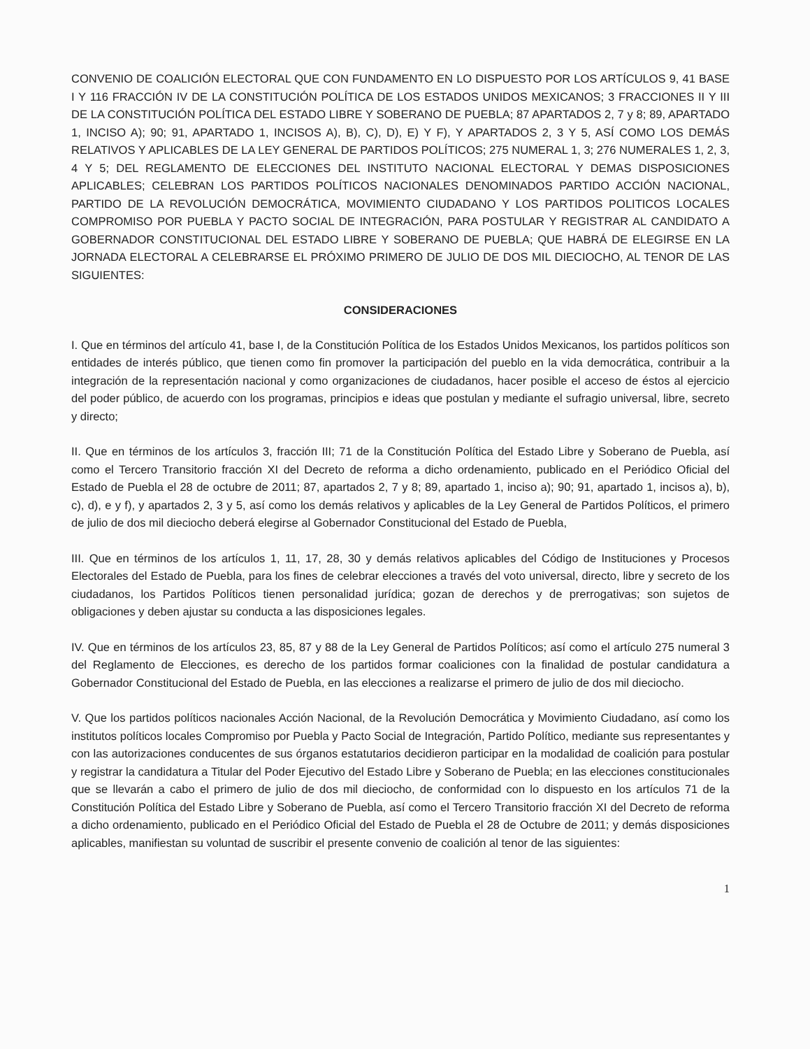CONVENIO DE COALICIÓN ELECTORAL QUE CON FUNDAMENTO EN LO DISPUESTO POR LOS ARTÍCULOS 9, 41 BASE I Y 116 FRACCIÓN IV DE LA CONSTITUCIÓN POLÍTICA DE LOS ESTADOS UNIDOS MEXICANOS; 3 FRACCIONES II Y III DE LA CONSTITUCIÓN POLÍTICA DEL ESTADO LIBRE Y SOBERANO DE PUEBLA; 87 APARTADOS 2, 7 y 8; 89, APARTADO 1, INCISO A); 90; 91, APARTADO 1, INCISOS A), B), C), D), E) Y F), Y APARTADOS 2, 3 Y 5, ASÍ COMO LOS DEMÁS RELATIVOS Y APLICABLES DE LA LEY GENERAL DE PARTIDOS POLÍTICOS; 275 NUMERAL 1, 3; 276 NUMERALES 1, 2, 3, 4 Y 5; DEL REGLAMENTO DE ELECCIONES DEL INSTITUTO NACIONAL ELECTORAL Y DEMAS DISPOSICIONES APLICABLES; CELEBRAN LOS PARTIDOS POLÍTICOS NACIONALES DENOMINADOS PARTIDO ACCIÓN NACIONAL, PARTIDO DE LA REVOLUCIÓN DEMOCRÁTICA, MOVIMIENTO CIUDADANO Y LOS PARTIDOS POLITICOS LOCALES COMPROMISO POR PUEBLA Y PACTO SOCIAL DE INTEGRACIÓN, PARA POSTULAR Y REGISTRAR AL CANDIDATO A GOBERNADOR CONSTITUCIONAL DEL ESTADO LIBRE Y SOBERANO DE PUEBLA; QUE HABRÁ DE ELEGIRSE EN LA JORNADA ELECTORAL A CELEBRARSE EL PRÓXIMO PRIMERO DE JULIO DE DOS MIL DIECIOCHO, AL TENOR DE LAS SIGUIENTES:
CONSIDERACIONES
I. Que en términos del artículo 41, base I, de la Constitución Política de los Estados Unidos Mexicanos, los partidos políticos son entidades de interés público, que tienen como fin promover la participación del pueblo en la vida democrática, contribuir a la integración de la representación nacional y como organizaciones de ciudadanos, hacer posible el acceso de éstos al ejercicio del poder público, de acuerdo con los programas, principios e ideas que postulan y mediante el sufragio universal, libre, secreto y directo;
II. Que en términos de los artículos 3, fracción III; 71 de la Constitución Política del Estado Libre y Soberano de Puebla, así como el Tercero Transitorio fracción XI del Decreto de reforma a dicho ordenamiento, publicado en el Periódico Oficial del Estado de Puebla el 28 de octubre de 2011; 87, apartados 2, 7 y 8; 89, apartado 1, inciso a); 90; 91, apartado 1, incisos a), b), c), d), e y f), y apartados 2, 3 y 5, así como los demás relativos y aplicables de la Ley General de Partidos Políticos, el primero de julio de dos mil dieciocho deberá elegirse al Gobernador Constitucional del Estado de Puebla,
III. Que en términos de los artículos 1, 11, 17, 28, 30 y demás relativos aplicables del Código de Instituciones y Procesos Electorales del Estado de Puebla, para los fines de celebrar elecciones a través del voto universal, directo, libre y secreto de los ciudadanos, los Partidos Políticos tienen personalidad jurídica; gozan de derechos y de prerrogativas; son sujetos de obligaciones y deben ajustar su conducta a las disposiciones legales.
IV. Que en términos de los artículos 23, 85, 87 y 88 de la Ley General de Partidos Políticos; así como el artículo 275 numeral 3 del Reglamento de Elecciones, es derecho de los partidos formar coaliciones con la finalidad de postular candidatura a Gobernador Constitucional del Estado de Puebla, en las elecciones a realizarse el primero de julio de dos mil dieciocho.
V. Que los partidos políticos nacionales Acción Nacional, de la Revolución Democrática y Movimiento Ciudadano, así como los institutos políticos locales Compromiso por Puebla y Pacto Social de Integración, Partido Político, mediante sus representantes y con las autorizaciones conducentes de sus órganos estatutarios decidieron participar en la modalidad de coalición para postular y registrar la candidatura a Titular del Poder Ejecutivo del Estado Libre y Soberano de Puebla; en las elecciones constitucionales que se llevarán a cabo el primero de julio de dos mil dieciocho, de conformidad con lo dispuesto en los artículos 71 de la Constitución Política del Estado Libre y Soberano de Puebla, así como el Tercero Transitorio fracción XI del Decreto de reforma a dicho ordenamiento, publicado en el Periódico Oficial del Estado de Puebla el 28 de Octubre de 2011; y demás disposiciones aplicables, manifiestan su voluntad de suscribir el presente convenio de coalición al tenor de las siguientes:
1